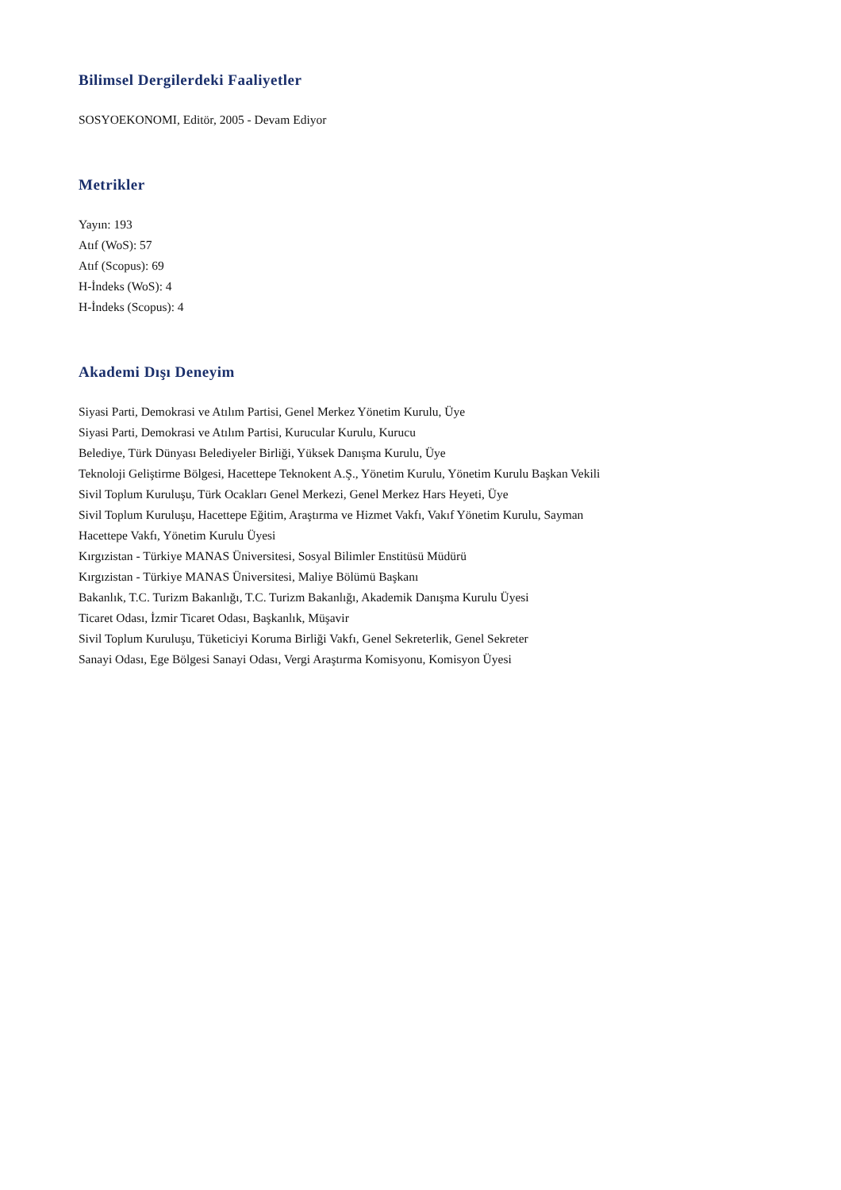Bilimsel Dergilerdeki Faaliyetler
SOSYOEKONOMI, Editör, 2005 - Devam Ediyor
Metrikler
Yayın: 193
Atıf (WoS): 57
Atıf (Scopus): 69
H-İndeks (WoS): 4
H-İndeks (Scopus): 4
Akademi Dışı Deneyim
Siyasi Parti, Demokrasi ve Atılım Partisi, Genel Merkez Yönetim Kurulu, Üye
Siyasi Parti, Demokrasi ve Atılım Partisi, Kurucular Kurulu, Kurucu
Belediye, Türk Dünyası Belediyeler Birliği, Yüksek Danışma Kurulu, Üye
Teknoloji Geliştirme Bölgesi, Hacettepe Teknokent A.Ş., Yönetim Kurulu, Yönetim Kurulu Başkan Vekili
Sivil Toplum Kuruluşu, Türk Ocakları Genel Merkezi, Genel Merkez Hars Heyeti, Üye
Sivil Toplum Kuruluşu, Hacettepe Eğitim, Araştırma ve Hizmet Vakfı, Vakıf Yönetim Kurulu, Sayman
Hacettepe Vakfı, Yönetim Kurulu Üyesi
Kırgızistan - Türkiye MANAS Üniversitesi, Sosyal Bilimler Enstitüsü Müdürü
Kırgızistan - Türkiye MANAS Üniversitesi, Maliye Bölümü Başkanı
Bakanlık, T.C. Turizm Bakanlığı, T.C. Turizm Bakanlığı, Akademik Danışma Kurulu Üyesi
Ticaret Odası, İzmir Ticaret Odası, Başkanlık, Müşavir
Sivil Toplum Kuruluşu, Tüketiciyi Koruma Birliği Vakfı, Genel Sekreterlik, Genel Sekreter
Sanayi Odası, Ege Bölgesi Sanayi Odası, Vergi Araştırma Komisyonu, Komisyon Üyesi